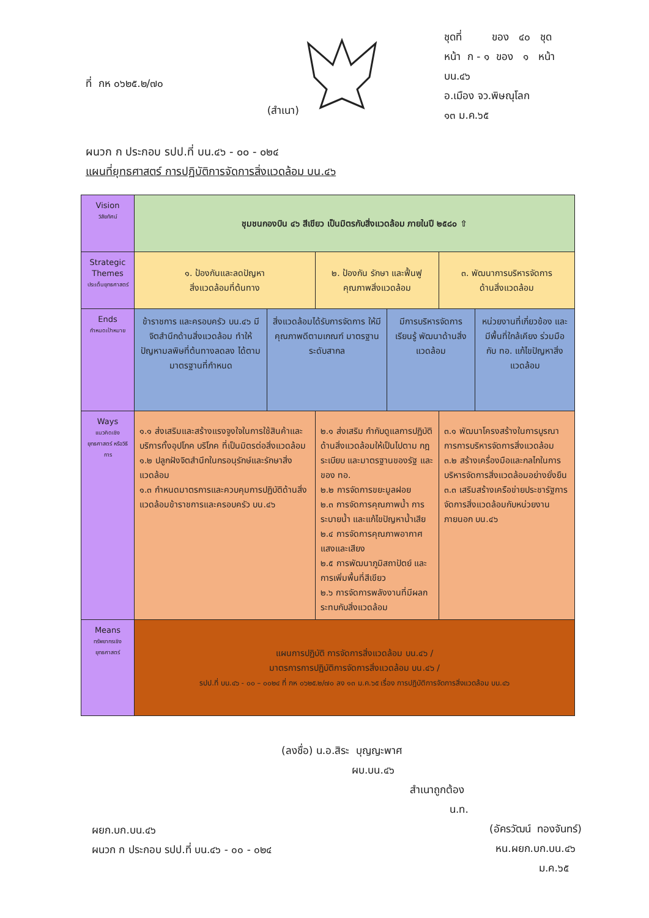(สำเนา)
ที่ กห ๐๖๒๕.๒/๗๐
ชุดที่ ของ ๔๐ ชุด
หน้า ก - ๑ ของ ๑ หน้า
บน.๔๖
อ.เมือง จว.พิษณุโลก
๑๓ ม.ค.๖๕
ผนวก ก ประกอบ รปป.ที่ บน.๔๖ - ๐๐ - ๐๒๔
แผนที่ยุทธศาสตร์ การปฏิบัติการจัดการสิ่งแวดล้อม บน.๔๖
| Vision วิสัยทัศน์ | ชุมชนกองบิน ๔๖ สีเขียว เป็นมิตรกับสิ่งแวดล้อม ภายในปี ๒๕๘๐ ⇧ | | | | | |
| Strategic Themes ประเด็นยุทธศาสตร์ | ๑. ป้องกันและลดปัญหา สิ่งแวดล้อมที่ต้นทาง | | ๒. ป้องกัน รักษา และฟื้นฟู คุณภาพสิ่งแวดล้อม | | ๓. พัฒนาการบริหารจัดการ ด้านสิ่งแวดล้อม | |
| Ends กำหนดเป้าหมาย | ข้าราชการ และครอบครัว บน.๔๖ มีจิตสำนึกด้านสิ่งแวดล้อม ทำให้ปัญหามลพิษที่ต้นทางลดลง ได้ตามมาตรฐานที่กำหนด | สิ่งแวดล้อมได้รับการจัดการ ให้มีคุณภาพดีตามเกณฑ์ มาตรฐาน ระดับสากล | | มีการบริหารจัดการเรียนรู้ พัฒนาด้านสิ่งแวดล้อม | | หน่วยงานที่เกี่ยวข้อง และมีพื้นที่ใกล้เคียง ร่วมมือกับ ทอ. แก้ไขปัญหาสิ่งแวดล้อม |
| Ways แนวคิดเชิงยุทธศาสตร์ หรือวิธีการ | ๑.๑ ส่งเสริมและสร้างแรงจูงใจในการใช้สินค้าและบริการทั้งอุปโภค บริโภค ที่เป็นมิตรต่อสิ่งแวดล้อม ๑.๒ ปลูกฝังจิตสำนึกในกรอนุรักษ์และรักษาสิ่งแวดล้อม ๑.๓ กำหนดมาตรการและควบคุมการปฏิบัติด้านสิ่งแวดล้อมข้าราชการและครอบครัว บน.๔๖ | | ๒.๑ ส่งเสริม กำกับดูแลการปฏิบัติด้านสิ่งแวดล้อมให้เป็นไปตาม กฎ ระเบียบ และมาตรฐานของรัฐ และของ ทอ. ๒.๒ การจัดการขยะมูลฝอย ๒.๓ การจัดการคุณภาพน้ำ การระบายน้ำ และแก้ไขปัญหาน้ำเสีย ๒.๔ การจัดการคุณภาพอากาศ แสงและเสียง ๒.๕ การพัฒนาภูมิสถาปัตย์ และการเพิ่มพื้นที่สีเขียว ๒.๖ การจัดการพลังงานที่มีผลกระทบกับสิ่งแวดล้อม | | ๓.๑ พัฒนาโครงสร้างในการบูรณาการการบริหารจัดการสิ่งแวดล้อม ๓.๒ สร้างเครื่องมือและกลไกในการบริหารจัดการสิ่งแวดล้อมอย่างยั่งยืน ๓.๓ เสริมสร้างเครือข่ายประชารัฐการจัดการสิ่งแวดล้อมกับหน่วยงานภายนอก บน.๔๖ | |
| Means ทรัพยากรเชิงยุทธศาสตร์ | แผนการปฏิบัติ การจัดการสิ่งแวดล้อม บน.๔๖ / มาตรการการปฏิบัติการจัดการสิ่งแวดล้อม บน.๔๖ / รปป.ที่ บน.๔๖ - ๐๐ – ๐๐๒๔ ที่ กห ๐๖๒๕.๒/๗๐ ลง ๑๓ ม.ค.๖๕ เรื่อง การปฏิบัติการจัดการสิ่งแวดล้อม บน.๔๖ | | | | | |
(ลงชื่อ) น.อ.สิระ บุญญะพาศ
ผบ.บน.๔๖
สำเนาถูกต้อง
น.ท.
ผยก.บก.บน.๔๖
ผนวก ก ประกอบ รปป.ที่ บน.๔๖ - ๐๐ - ๐๒๔
(อัครวัฒน์ ทองจันทร์)
หน.ผยก.บก.บน.๔๖
ม.ค.๖๕